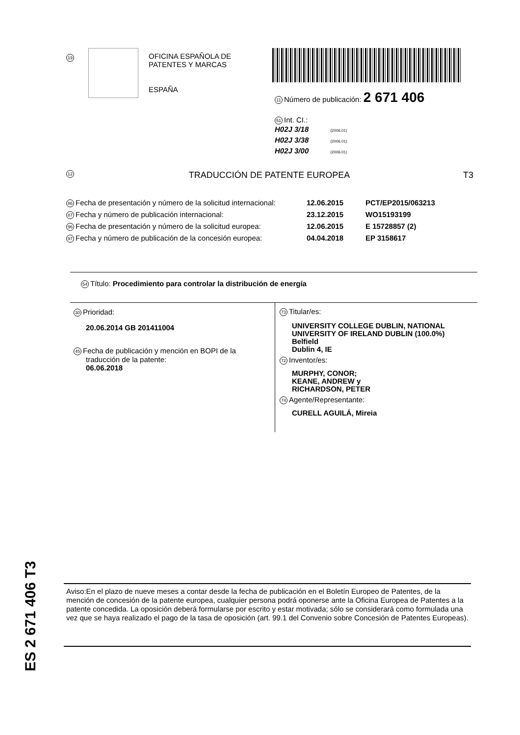19
OFICINA ESPAÑOLA DE
PATENTES Y MARCAS
ESPAÑA
11 Número de publicación: 2 671 406
51 Int. CI.:
H02J 3/18 (2006.01)
H02J 3/38 (2006.01)
H02J 3/00 (2006.01)
12 TRADUCCIÓN DE PATENTE EUROPEA T3
86 Fecha de presentación y número de la solicitud internacional: 12.06.2015 PCT/EP2015/063213
87 Fecha y número de publicación internacional: 23.12.2015 WO15193199
96 Fecha de presentación y número de la solicitud europea: 12.06.2015 E 15728857 (2)
97 Fecha y número de publicación de la concesión europea: 04.04.2018 EP 3158617
54 Título: Procedimiento para controlar la distribución de energía
30 Prioridad:
20.06.2014 GB 201411004
45 Fecha de publicación y mención en BOPI de la
traducción de la patente:
06.06.2018
73 Titular/es:
UNIVERSITY COLLEGE DUBLIN, NATIONAL UNIVERSITY OF IRELAND DUBLIN (100.0%)
Belfield
Dublin 4, IE
72 Inventor/es:
MURPHY, CONOR;
KEANE, ANDREW y
RICHARDSON, PETER
74 Agente/Representante:
CURELL AGUILÁ, Mireia
ES 2 671 406 T3
Aviso:En el plazo de nueve meses a contar desde la fecha de publicación en el Boletín Europeo de Patentes, de la mención de concesión de la patente europea, cualquier persona podrá oponerse ante la Oficina Europea de Patentes a la patente concedida. La oposición deberá formularse por escrito y estar motivada; sólo se considerará como formulada una vez que se haya realizado el pago de la tasa de oposición (art. 99.1 del Convenio sobre Concesión de Patentes Europeas).